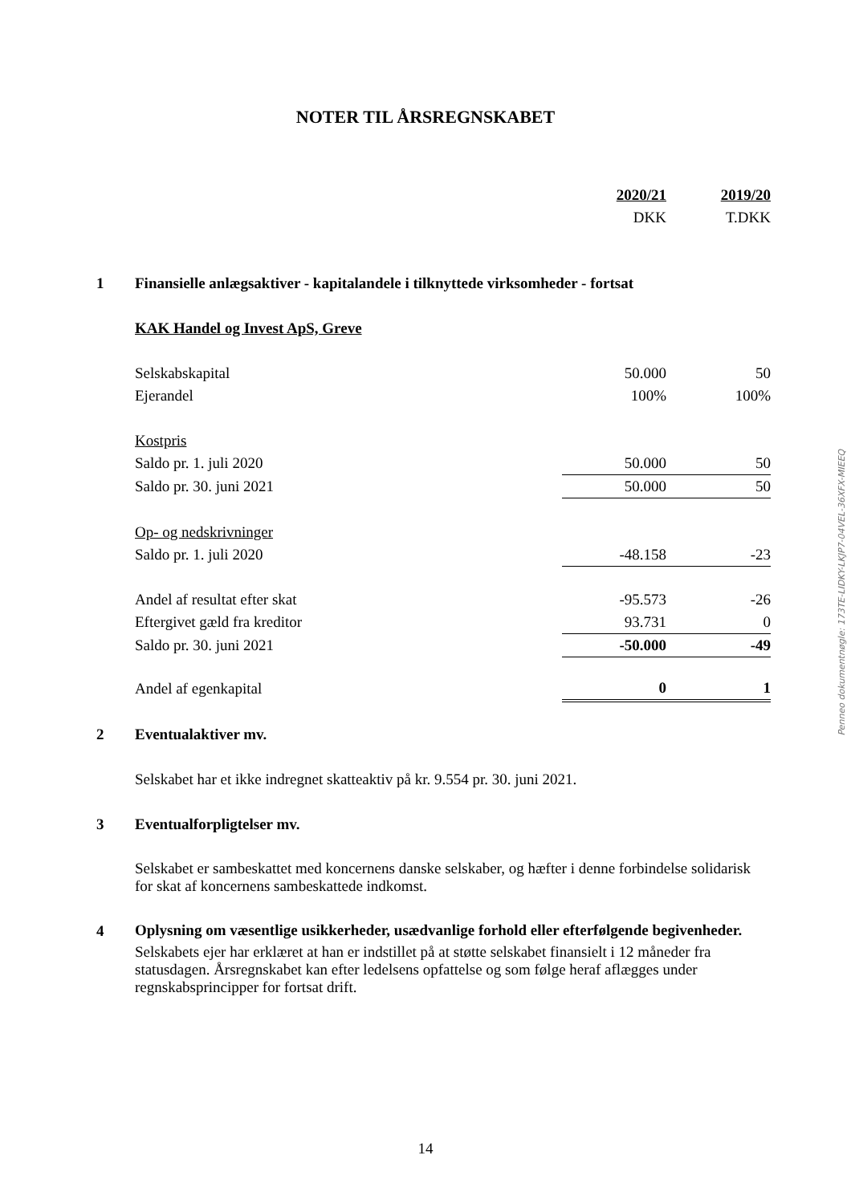NOTER TIL ÅRSREGNSKABET
| | | 2020/21 | 2019/20 |
| | | DKK | T.DKK |
| 1 | Finansielle anlægsaktiver - kapitalandele i tilknyttede virksomheder - fortsat | | |
| | KAK Handel og Invest ApS, Greve | | |
| | Selskabskapital | 50.000 | 50 |
| | Ejerandel | 100% | 100% |
| | Kostpris | | |
| | Saldo pr. 1. juli 2020 | 50.000 | 50 |
| | Saldo pr. 30. juni 2021 | 50.000 | 50 |
| | Op- og nedskrivninger | | |
| | Saldo pr. 1. juli 2020 | -48.158 | -23 |
| | Andel af resultat efter skat | -95.573 | -26 |
| | Eftergivet gæld fra kreditor | 93.731 | 0 |
| | Saldo pr. 30. juni 2021 | -50.000 | -49 |
| | Andel af egenkapital | 0 | 1 |
| 2 | Eventualaktiver mv. | | |
| | Selskabet har et ikke indregnet skatteaktiv på kr. 9.554 pr. 30. juni 2021. | | |
| 3 | Eventualforpligtelser mv. | | |
| | Selskabet er sambeskattet med koncernens danske selskaber, og hæfter i denne forbindelse solidarisk for skat af koncernens sambeskattede indkomst. | | |
| 4 | Oplysning om væsentlige usikkerheder, usædvanlige forhold eller efterfølgende begivenheder. | | |
| | Selskabets ejer har erklæret at han er indstillet på at støtte selskabet finansielt i 12 måneder fra statusdagen. Årsregnskabet kan efter ledelsens opfattelse og som følge heraf aflægges under regnskabsprincipper for fortsat drift. | | |
14
Penneo dokumentnøgle: 173TE-LIDKY-LKJP7-04VEL-36XFX-MIEEQ